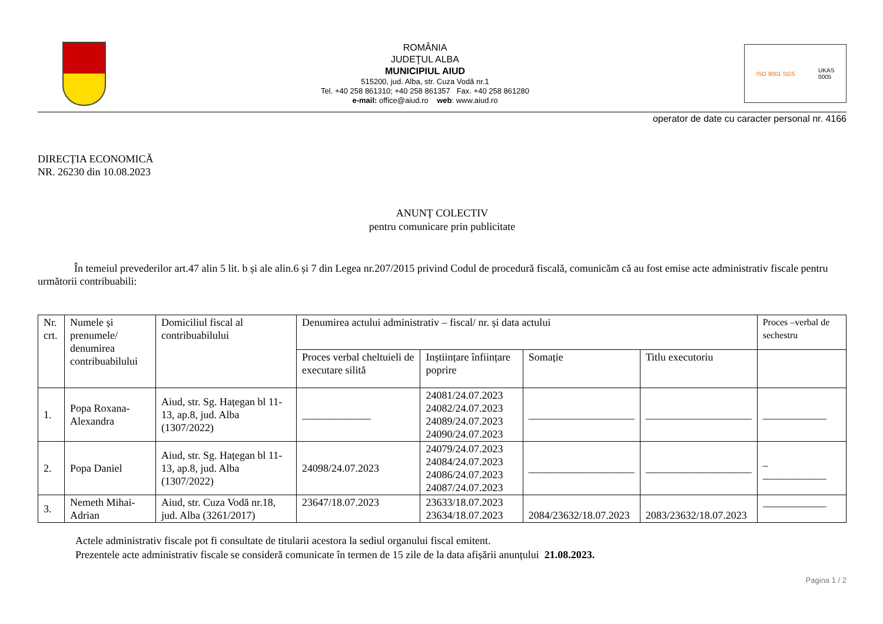ROMÂNIA
JUDEŢUL ALBA
MUNICIPIUL AIUD
515200, jud. Alba, str. Cuza Vodă nr.1
Tel. +40 258 861310; +40 258 861357 Fax. +40 258 861280
e-mail: office@aiud.ro web: www.aiud.ro
ISO 9001 SGS UKAS
0005
operator de date cu caracter personal nr. 4166
DIRECȚIA ECONOMICĂ
NR. 26230 din 10.08.2023
ANUNȚ COLECTIV
pentru comunicare prin publicitate
În temeiul prevederilor art.47 alin 5 lit. b și ale alin.6 și 7 din Legea nr.207/2015 privind Codul de procedură fiscală, comunicăm că au fost emise acte administrativ fiscale pentru următorii contribuabili:
| Nr. crt. | Numele și prenumele/ denumirea contribuabilului | Domiciliul fiscal al contribuabilului | Denumirea actului administrativ – fiscal/ nr. și data actului | | | | Proces –verbal de sechestru |
| | | | Proces verbal cheltuieli de executare silită | Inștiințare înființare poprire | Somație | Titlu executoriu | |
| 1. | Popa Roxana-Alexandra | Aiud, str. Sg. Hațegan bl 11-13, ap.8, jud. Alba (1307/2022) | _____________ | 24081/24.07.2023 24082/24.07.2023 24089/24.07.2023 24090/24.07.2023 | ____________________ | ____________________ | ____________ |
| 2. | Popa Daniel | Aiud, str. Sg. Hațegan bl 11-13, ap.8, jud. Alba (1307/2022) | 24098/24.07.2023 | 24079/24.07.2023 24084/24.07.2023 24086/24.07.2023 24087/24.07.2023 | ____________________ | ____________________ | _ ____________ |
| 3. | Nemeth Mihai-Adrian | Aiud, str. Cuza Vodă nr.18, jud. Alba (3261/2017) | 23647/18.07.2023 | 23633/18.07.2023 23634/18.07.2023 | 2084/23632/18.07.2023 | 2083/23632/18.07.2023 | ____________ |
Actele administrativ fiscale pot fi consultate de titularii acestora la sediul organului fiscal emitent.
Prezentele acte administrativ fiscale se consideră comunicate în termen de 15 zile de la data afișării anunțului 21.08.2023.
Pagina 1 / 2